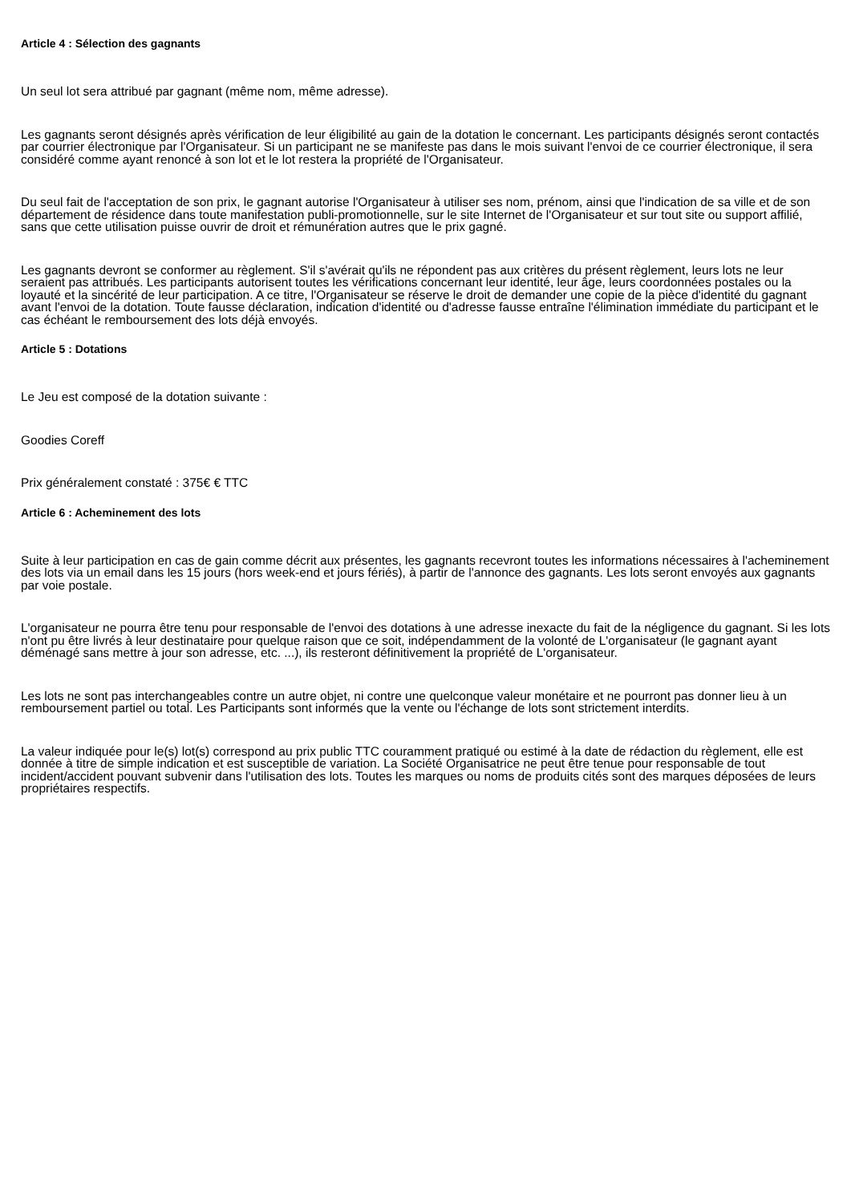Article 4 : Sélection des gagnants
Un seul lot sera attribué par gagnant (même nom, même adresse).
Les gagnants seront désignés après vérification de leur éligibilité au gain de la dotation le concernant. Les participants désignés seront contactés par courrier électronique par l'Organisateur. Si un participant ne se manifeste pas dans le mois suivant l'envoi de ce courrier électronique, il sera considéré comme ayant renoncé à son lot et le lot restera la propriété de l'Organisateur.
Du seul fait de l'acceptation de son prix, le gagnant autorise l'Organisateur à utiliser ses nom, prénom, ainsi que l'indication de sa ville et de son département de résidence dans toute manifestation publi-promotionnelle, sur le site Internet de l'Organisateur et sur tout site ou support affilié, sans que cette utilisation puisse ouvrir de droit et rémunération autres que le prix gagné.
Les gagnants devront se conformer au règlement. S'il s'avérait qu'ils ne répondent pas aux critères du présent règlement, leurs lots ne leur seraient pas attribués. Les participants autorisent toutes les vérifications concernant leur identité, leur âge, leurs coordonnées postales ou la loyauté et la sincérité de leur participation. A ce titre, l'Organisateur se réserve le droit de demander une copie de la pièce d'identité du gagnant avant l'envoi de la dotation. Toute fausse déclaration, indication d'identité ou d'adresse fausse entraîne l'élimination immédiate du participant et le cas échéant le remboursement des lots déjà envoyés.
Article 5 : Dotations
Le Jeu est composé de la dotation suivante :
Goodies Coreff
Prix généralement constaté : 375€ € TTC
Article 6 : Acheminement des lots
Suite à leur participation en cas de gain comme décrit aux présentes, les gagnants recevront toutes les informations nécessaires à l'acheminement des lots via un email dans les 15 jours (hors week-end et jours fériés), à partir de l'annonce des gagnants. Les lots seront envoyés aux gagnants par voie postale.
L'organisateur ne pourra être tenu pour responsable de l'envoi des dotations à une adresse inexacte du fait de la négligence du gagnant. Si les lots n'ont pu être livrés à leur destinataire pour quelque raison que ce soit, indépendamment de la volonté de L'organisateur (le gagnant ayant déménagé sans mettre à jour son adresse, etc. ...), ils resteront définitivement la propriété de L'organisateur.
Les lots ne sont pas interchangeables contre un autre objet, ni contre une quelconque valeur monétaire et ne pourront pas donner lieu à un remboursement partiel ou total. Les Participants sont informés que la vente ou l'échange de lots sont strictement interdits.
La valeur indiquée pour le(s) lot(s) correspond au prix public TTC couramment pratiqué ou estimé à la date de rédaction du règlement, elle est donnée à titre de simple indication et est susceptible de variation. La Société Organisatrice ne peut être tenue pour responsable de tout incident/accident pouvant subvenir dans l'utilisation des lots. Toutes les marques ou noms de produits cités sont des marques déposées de leurs propriétaires respectifs.